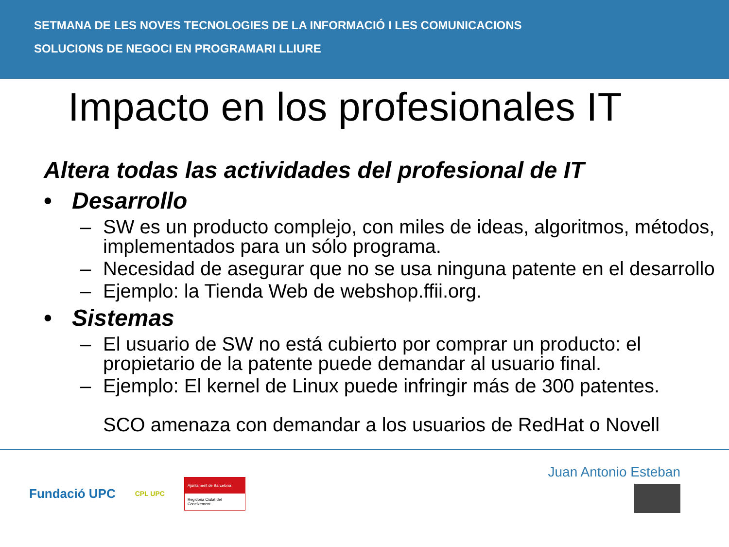SETMANA DE LES NOVES TECNOLOGIES DE LA INFORMACIÓ I LES COMUNICACIONS
SOLUCIONS DE NEGOCI EN PROGRAMARI LLIURE
Impacto en los profesionales IT
Altera todas las actividades del profesional de IT
• Desarrollo
– SW es un producto complejo, con miles de ideas, algoritmos, métodos, implementados para un sólo programa.
– Necesidad de asegurar que no se usa ninguna patente en el desarrollo
– Ejemplo: la Tienda Web de webshop.ffii.org.
• Sistemas
– El usuario de SW no está cubierto por comprar un producto: el propietario de la patente puede demandar al usuario final.
– Ejemplo: El kernel de Linux puede infringir más de 300 patentes.
SCO amenaza con demandar a los usuarios de RedHat o Novell
Fundació UPC
CPL UPC
Ajuntament de Barcelona
Regidoria Ciutat del Coneixement
Juan Antonio Esteban